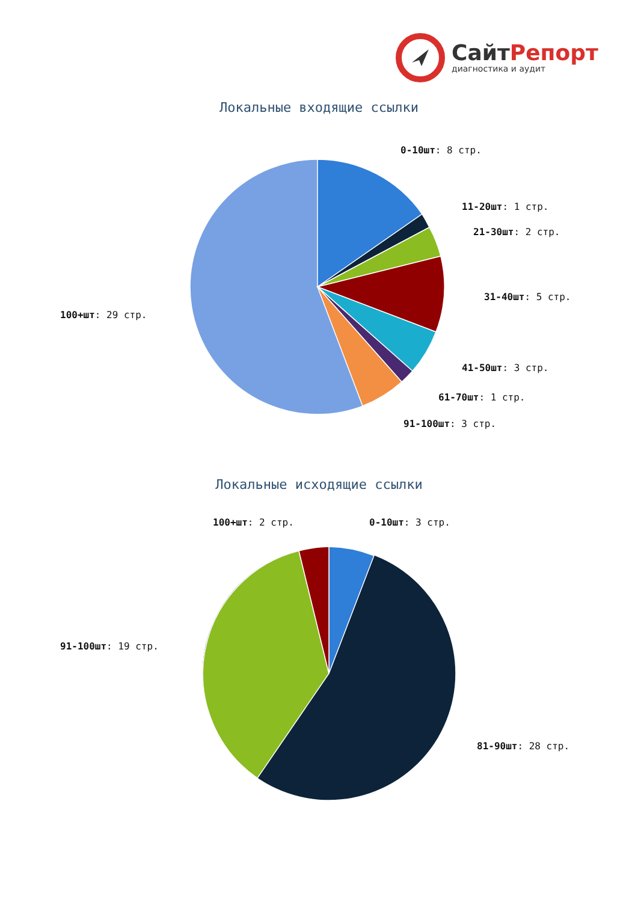СайтРепорт
диагностика и аудит
Локальные входящие ссылки
Локальные исходящие ссылки
0-10шт: 8 стр.
11-20шт: 1 стр.
21-30шт: 2 стр.
31-40шт: 5 стр.
41-50шт: 3 стр.
61-70шт: 1 стр.
91-100шт: 3 стр.
100+шт: 29 стр.
100+шт: 2 стр. 0-10шт: 3 стр.
91-100шт: 19 стр.
81-90шт: 28 стр.